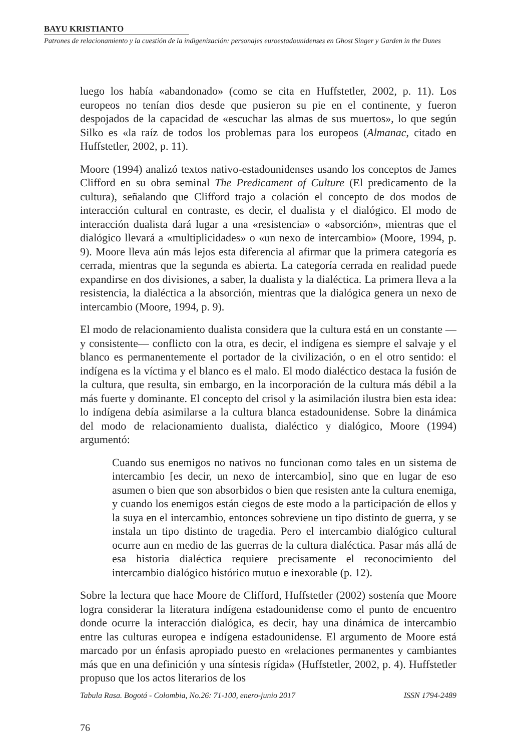BAYU KRISTIANTO
Patrones de relacionamiento y la cuestión de la indigenización: personajes euroestadounidenses en Ghost Singer y Garden in the Dunes
luego los había «abandonado» (como se cita en Huffstetler, 2002, p. 11). Los europeos no tenían dios desde que pusieron su pie en el continente, y fueron despojados de la capacidad de «escuchar las almas de sus muertos», lo que según Silko es «la raíz de todos los problemas para los europeos (Almanac, citado en Huffstetler, 2002, p. 11).
Moore (1994) analizó textos nativo-estadounidenses usando los conceptos de James Clifford en su obra seminal The Predicament of Culture (El predicamento de la cultura), señalando que Clifford trajo a colación el concepto de dos modos de interacción cultural en contraste, es decir, el dualista y el dialógico. El modo de interacción dualista dará lugar a una «resistencia» o «absorción», mientras que el dialógico llevará a «multiplicidades» o «un nexo de intercambio» (Moore, 1994, p. 9). Moore lleva aún más lejos esta diferencia al afirmar que la primera categoría es cerrada, mientras que la segunda es abierta. La categoría cerrada en realidad puede expandirse en dos divisiones, a saber, la dualista y la dialéctica. La primera lleva a la resistencia, la dialéctica a la absorción, mientras que la dialógica genera un nexo de intercambio (Moore, 1994, p. 9).
El modo de relacionamiento dualista considera que la cultura está en un constante —y consistente— conflicto con la otra, es decir, el indígena es siempre el salvaje y el blanco es permanentemente el portador de la civilización, o en el otro sentido: el indígena es la víctima y el blanco es el malo. El modo dialéctico destaca la fusión de la cultura, que resulta, sin embargo, en la incorporación de la cultura más débil a la más fuerte y dominante. El concepto del crisol y la asimilación ilustra bien esta idea: lo indígena debía asimilarse a la cultura blanca estadounidense. Sobre la dinámica del modo de relacionamiento dualista, dialéctico y dialógico, Moore (1994) argumentó:
Cuando sus enemigos no nativos no funcionan como tales en un sistema de intercambio [es decir, un nexo de intercambio], sino que en lugar de eso asumen o bien que son absorbidos o bien que resisten ante la cultura enemiga, y cuando los enemigos están ciegos de este modo a la participación de ellos y la suya en el intercambio, entonces sobreviene un tipo distinto de guerra, y se instala un tipo distinto de tragedia. Pero el intercambio dialógico cultural ocurre aun en medio de las guerras de la cultura dialéctica. Pasar más allá de esa historia dialéctica requiere precisamente el reconocimiento del intercambio dialógico histórico mutuo e inexorable (p. 12).
Sobre la lectura que hace Moore de Clifford, Huffstetler (2002) sostenía que Moore logra considerar la literatura indígena estadounidense como el punto de encuentro donde ocurre la interacción dialógica, es decir, hay una dinámica de intercambio entre las culturas europea e indígena estadounidense. El argumento de Moore está marcado por un énfasis apropiado puesto en «relaciones permanentes y cambiantes más que en una definición y una síntesis rígida» (Huffstetler, 2002, p. 4). Huffstetler propuso que los actos literarios de los
Tabula Rasa. Bogotá - Colombia, No.26: 71-100, enero-junio 2017 ISSN 1794-2489
76